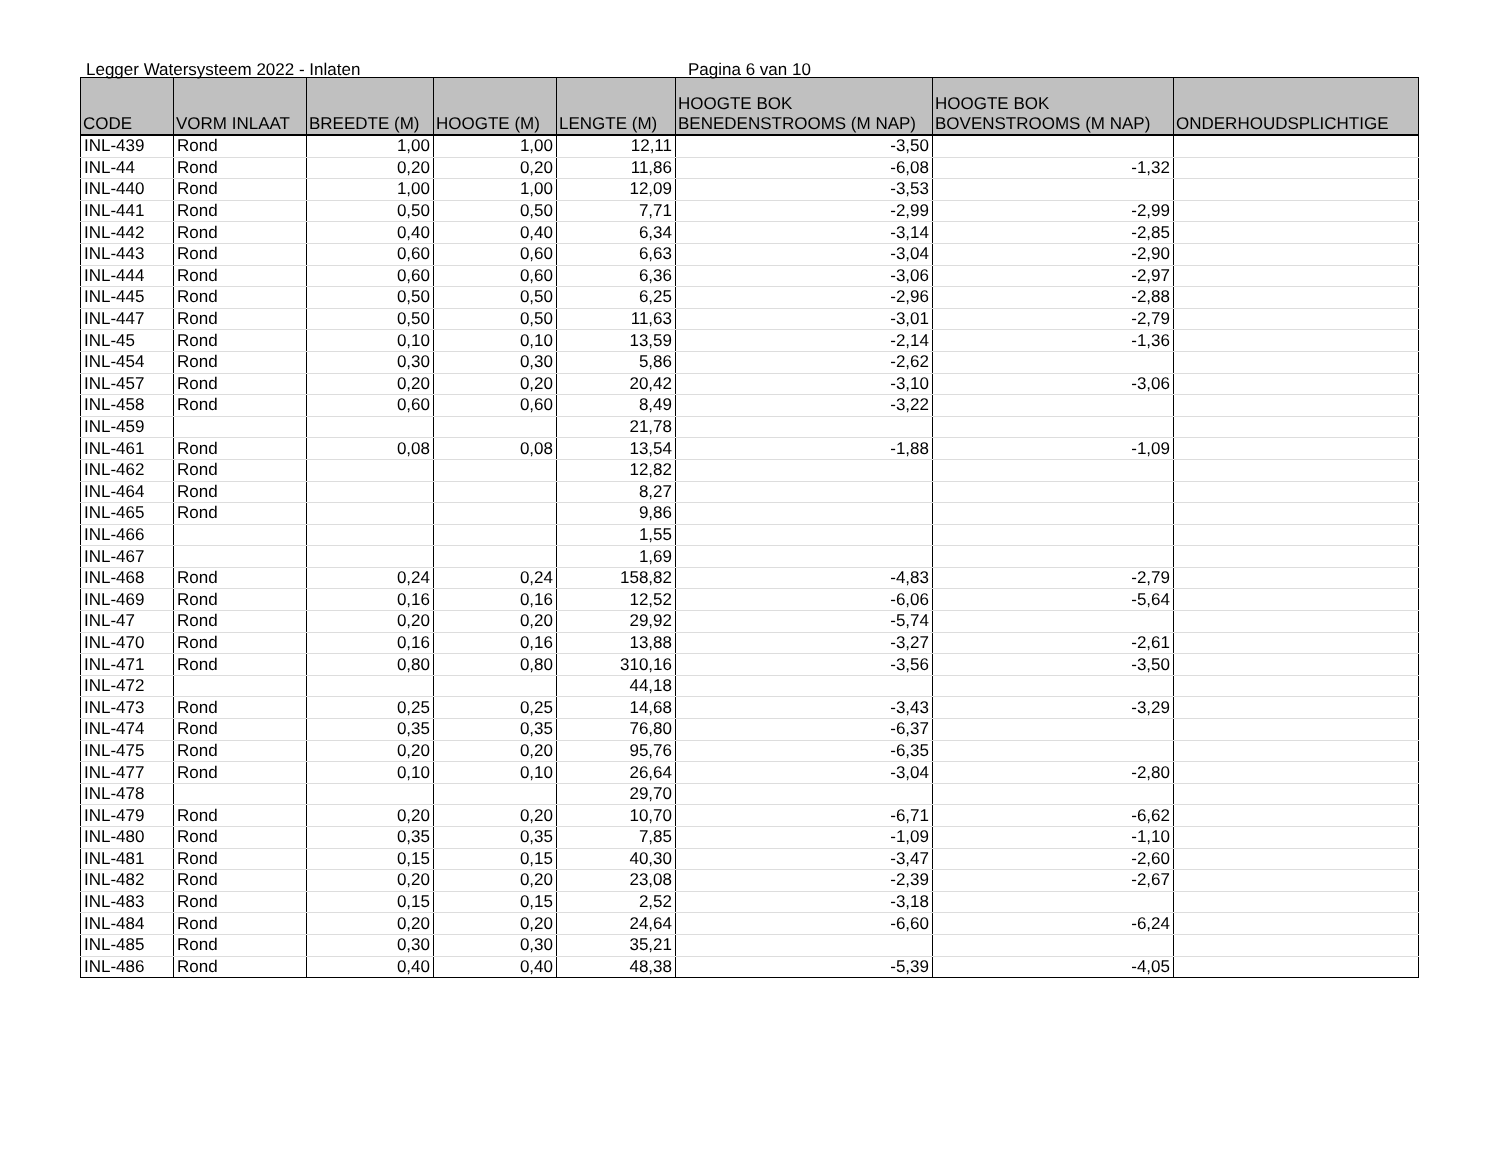Legger Watersysteem 2022 - Inlaten Pagina 6 van 10
| CODE | VORM INLAAT | BREEDTE (M) | HOOGTE (M) | LENGTE (M) | HOOGTE BOK BENEDENSTROOMS (M NAP) | HOOGTE BOK BOVENSTROOMS (M NAP) | ONDERHOUDSPLICHTIGE |
| --- | --- | --- | --- | --- | --- | --- | --- |
| INL-439 | Rond | 1,00 | 1,00 | 12,11 | -3,50 | | |
| INL-44 | Rond | 0,20 | 0,20 | 11,86 | -6,08 | -1,32 | |
| INL-440 | Rond | 1,00 | 1,00 | 12,09 | -3,53 | | |
| INL-441 | Rond | 0,50 | 0,50 | 7,71 | -2,99 | -2,99 | |
| INL-442 | Rond | 0,40 | 0,40 | 6,34 | -3,14 | -2,85 | |
| INL-443 | Rond | 0,60 | 0,60 | 6,63 | -3,04 | -2,90 | |
| INL-444 | Rond | 0,60 | 0,60 | 6,36 | -3,06 | -2,97 | |
| INL-445 | Rond | 0,50 | 0,50 | 6,25 | -2,96 | -2,88 | |
| INL-447 | Rond | 0,50 | 0,50 | 11,63 | -3,01 | -2,79 | |
| INL-45 | Rond | 0,10 | 0,10 | 13,59 | -2,14 | -1,36 | |
| INL-454 | Rond | 0,30 | 0,30 | 5,86 | -2,62 | | |
| INL-457 | Rond | 0,20 | 0,20 | 20,42 | -3,10 | -3,06 | |
| INL-458 | Rond | 0,60 | 0,60 | 8,49 | -3,22 | | |
| INL-459 | | | | 21,78 | | | |
| INL-461 | Rond | 0,08 | 0,08 | 13,54 | -1,88 | -1,09 | |
| INL-462 | Rond | | | 12,82 | | | |
| INL-464 | Rond | | | 8,27 | | | |
| INL-465 | Rond | | | 9,86 | | | |
| INL-466 | | | | 1,55 | | | |
| INL-467 | | | | 1,69 | | | |
| INL-468 | Rond | 0,24 | 0,24 | 158,82 | -4,83 | -2,79 | |
| INL-469 | Rond | 0,16 | 0,16 | 12,52 | -6,06 | -5,64 | |
| INL-47 | Rond | 0,20 | 0,20 | 29,92 | -5,74 | | |
| INL-470 | Rond | 0,16 | 0,16 | 13,88 | -3,27 | -2,61 | |
| INL-471 | Rond | 0,80 | 0,80 | 310,16 | -3,56 | -3,50 | |
| INL-472 | | | | 44,18 | | | |
| INL-473 | Rond | 0,25 | 0,25 | 14,68 | -3,43 | -3,29 | |
| INL-474 | Rond | 0,35 | 0,35 | 76,80 | -6,37 | | |
| INL-475 | Rond | 0,20 | 0,20 | 95,76 | -6,35 | | |
| INL-477 | Rond | 0,10 | 0,10 | 26,64 | -3,04 | -2,80 | |
| INL-478 | | | | 29,70 | | | |
| INL-479 | Rond | 0,20 | 0,20 | 10,70 | -6,71 | -6,62 | |
| INL-480 | Rond | 0,35 | 0,35 | 7,85 | -1,09 | -1,10 | |
| INL-481 | Rond | 0,15 | 0,15 | 40,30 | -3,47 | -2,60 | |
| INL-482 | Rond | 0,20 | 0,20 | 23,08 | -2,39 | -2,67 | |
| INL-483 | Rond | 0,15 | 0,15 | 2,52 | -3,18 | | |
| INL-484 | Rond | 0,20 | 0,20 | 24,64 | -6,60 | -6,24 | |
| INL-485 | Rond | 0,30 | 0,30 | 35,21 | | | |
| INL-486 | Rond | 0,40 | 0,40 | 48,38 | -5,39 | -4,05 | |